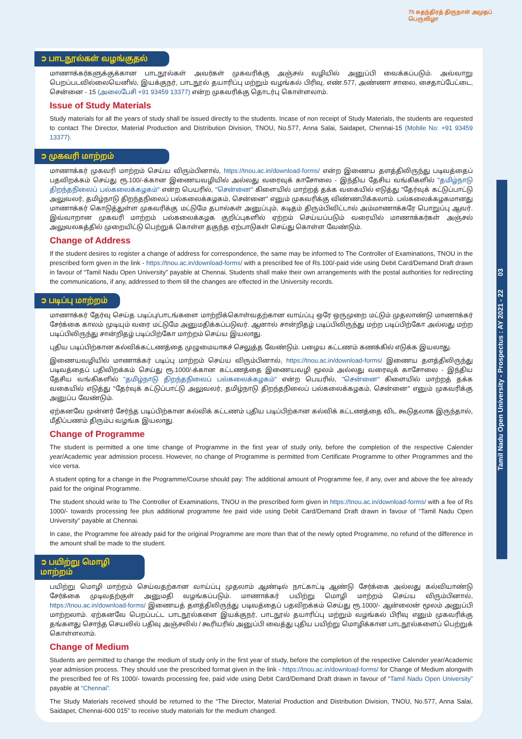Tamil Nadu Open University - Prospectus : AY 2021 - 22 03
75 சுதந்திரத் திருநாள் அமுதப் பெருவிழா
➲ பாடநூல்கள் வழங்குதல்
மாணாக்கர்களுக்குக்கான பாடநூல்கள் அவர்கள் முகவரிக்கு அஞ்சல் வழியில் அனுப்பி வைக்கப்படும். அவ்வாறு பெறப்படவில்லையெனில், இயக்குநர், பாடநூல் தயாரிப்பு மற்றும் வழங்கல் பிரிவு, எண்.577, அண்ணா சாலை, சைதாப்பேட்டை, சென்னை - 15 (அலைபேசி +91 93459 13377) என்ற முகவரிக்கு தொடர்பு கொள்ளலாம்.
Issue of Study Materials
Study materials for all the years of study shall be issued directly to the students. Incase of non receipt of Study Materials, the students are requested to contact The Director, Material Production and Distribution Division, TNOU, No.577, Anna Salai, Saidapet, Chennai-15 (Mobile No: +91 93459 13377).
➲ முகவரி மாற்றம்
மாணாக்கர் முகவரி மாற்றம் செய்ய விரும்பினால், https://tnou.ac.in/download-forms/ என்ற இணைய தளத்திலிருந்து படிவத்தைப் பதவிறக்கம் செய்து ரூ.100/-க்கான இணையவழியில் அல்லது வரைவுக் காசோலை - இந்திய தேசிய வங்கிகளில் "தமிழ்நாடு திறந்தநிலைப் பல்கலைக்கழகம்" என்ற பெயரில், "சென்னை" கிளையில் மாற்றத் தக்க வகையில் எடுத்து "தேர்வுக் கட்டுப்பாட்டு அலுவலர், தமிழ்நாடு திறந்தநிலைப் பல்கலைக்கழகம், சென்னை" எனும் முகவரிக்கு விண்ணபிக்கலாம். பல்கலைக்கழகமானது மாணாக்கர் கொடுத்துள்ள முகவரிக்கு மட்டுமே தபால்கள் அனுப்பும், கடிதம் திரும்பிவிட்டால் அம்மாணாக்கரே பொறுப்பு ஆவர். இவ்வாறான முகவரி மாற்றம் பல்கலைக்கழக குறிப்புகளில் ஏற்றம் செய்யப்படும் வரையில் மாணாக்கர்கள் அஞ்சல் அலுவலகத்தில் முறையிட்டு பெற்றுக் கொள்ள தகுந்த ஏற்பாடுகள் செய்து கொள்ள வேண்டும்.
Change of Address
If the student desires to register a change of address for correspondence, the same may be informed to The Controller of Examinations, TNOU in the prescribed form given in the link - https://tnou.ac.in/download-forms/ with a prescribed fee of Rs.100/-paid vide using Debit Card/Demand Draft drawn in favour of “Tamil Nadu Open University” payable at Chennai. Students shall make their own arrangements with the postal authorities for redirecting the communications, if any, addressed to them till the changes are effected in the University records.
➲ படிப்பு மாற்றம்
மாணாக்கர் தேர்வு செய்த படிப்பு/பாடங்களை மாற்றிக்கொள்வதற்கான வாய்ப்பு ஒரே ஒருமுறை மட்டும் முதலாண்டு மாணாக்கர் சேர்க்கை காலம் முடியும் வரை மட்டுமே அனுமதிக்கப்படுவர். ஆனால் சான்றிதழ் படிப்பிலிருந்து மற்ற படிப்பிற்கோ அல்லது மற்ற படிப்பிலிருந்து சான்றிதழ் படிப்பிற்கோ மாற்றம் செய்ய இயலாது.
புதிய படிப்பிற்கான கல்விக்கட்டணத்தை முழுமையாகச் செலுத்த வேண்டும். பழைய கட்டணம் கணக்கில் எடுக்க இயலாது.
இணையவழியில் மாணாக்கர் படிப்பு மாற்றம் செய்ய விரும்பினால், https://tnou.ac.in/download-forms/ இணைய தளத்திலிருந்து படிவத்தைப் பதிவிறக்கம் செய்து ரூ.1000/-க்கான கட்டணத்தை இணையவழி மூலம் அல்லது வரைவுக் காசோலை - இந்திய தேசிய வங்கிகளில் "தமிழ்நாடு திறந்தநிலைப் பல்கலைக்கழகம்" என்ற பெயரில், "சென்னை" கிளையில் மாற்றத் தக்க வகையில் எடுத்து "தேர்வுக் கட்டுப்பாட்டு அலுவலர், தமிழ்நாடு திறந்தநிலைப் பல்கலைக்கழகம், சென்னை" எனும் முகவரிக்கு அனுப்ப வேண்டும்.
ஏற்கனவே முன்னர் சேர்ந்த படிப்பிற்கான கல்விக் கட்டணம் புதிய படிப்பிற்கான கல்விக் கட்டணத்தை விட கூடுதலாக இருந்தால், மீதிப்பணம் திரும்ப வழங்க இயலாது.
Change of Programme
The student is permitted a one time change of Programme in the first year of study only, before the completion of the respective Calender year/Academic year admission process. However, no change of Programme is permitted from Certificate Programme to other Programmes and the vice versa.
A student opting for a change in the Programme/Course should pay: The additional amount of Programme fee, if any, over and above the fee already paid for the original Programme.
The student should write to The Controller of Examinations, TNOU in the prescribed form given in https://tnou.ac.in/download-forms/ with a fee of Rs 1000/- towards processing fee plus additional programme fee paid vide using Debit Card/Demand Draft drawn in favour of “Tamil Nadu Open University” payable at Chennai.
In case, the Programme fee already paid for the original Programme are more than that of the newly opted Programme, no refund of the difference in the amount shall be made to the student.
➲ பயிற்று மொழி மாற்றம்
பயிற்று மொழி மாற்றம் செய்வதற்கான வாய்ப்பு முதலாம் ஆண்டில் நாட்காட்டி ஆண்டு சேர்க்கை அல்லது கல்வியாண்டு சேர்க்கை முடிவதற்குள் அனுமதி வழங்கப்படும். மாணாக்கர் பயிற்று மொழி மாற்றம் செய்ய விரும்பினால், https://tnou.ac.in/download-forms/ இணையத் தளத்திலிருந்து படிவத்தைப் பதவிறக்கம் செய்து ரூ.1000/- ஆன்லைன் மூலம் அனுப்பி மாற்றலாம். ஏற்கனவே பெறப்பட்ட பாடநூல்களை இயக்குநர், பாடநூல் தயாரிப்பு மற்றும் வழங்கல் பிரிவு எனும் முகவரிக்கு தங்களது சொந்த செயலில் பதிவு அஞ்சலில் / கூரியரில் அனுப்பி வைத்து புதிய பயிற்று மொழிக்கான பாடநூல்களைப் பெற்றுக் கொள்ளலாம்.
Change of Medium
Students are permitted to change the medium of study only in the first year of study, before the completion of the respective Calender year/Academic year admission process. They should use the prescribed format given in the link - https://tnou.ac.in/download-forms/ for Change of Medium alongwith the prescribed fee of Rs 1000/- towards processing fee, paid vide using Debit Card/Demand Draft drawn in favour of “Tamil Nadu Open University” payable at “Chennai”.
The Study Materials received should be returned to the “The Director, Material Production and Distribution Division, TNOU, No.577, Anna Salai, Saidapet, Chennai-600 015” to receive study materials for the medium changed.